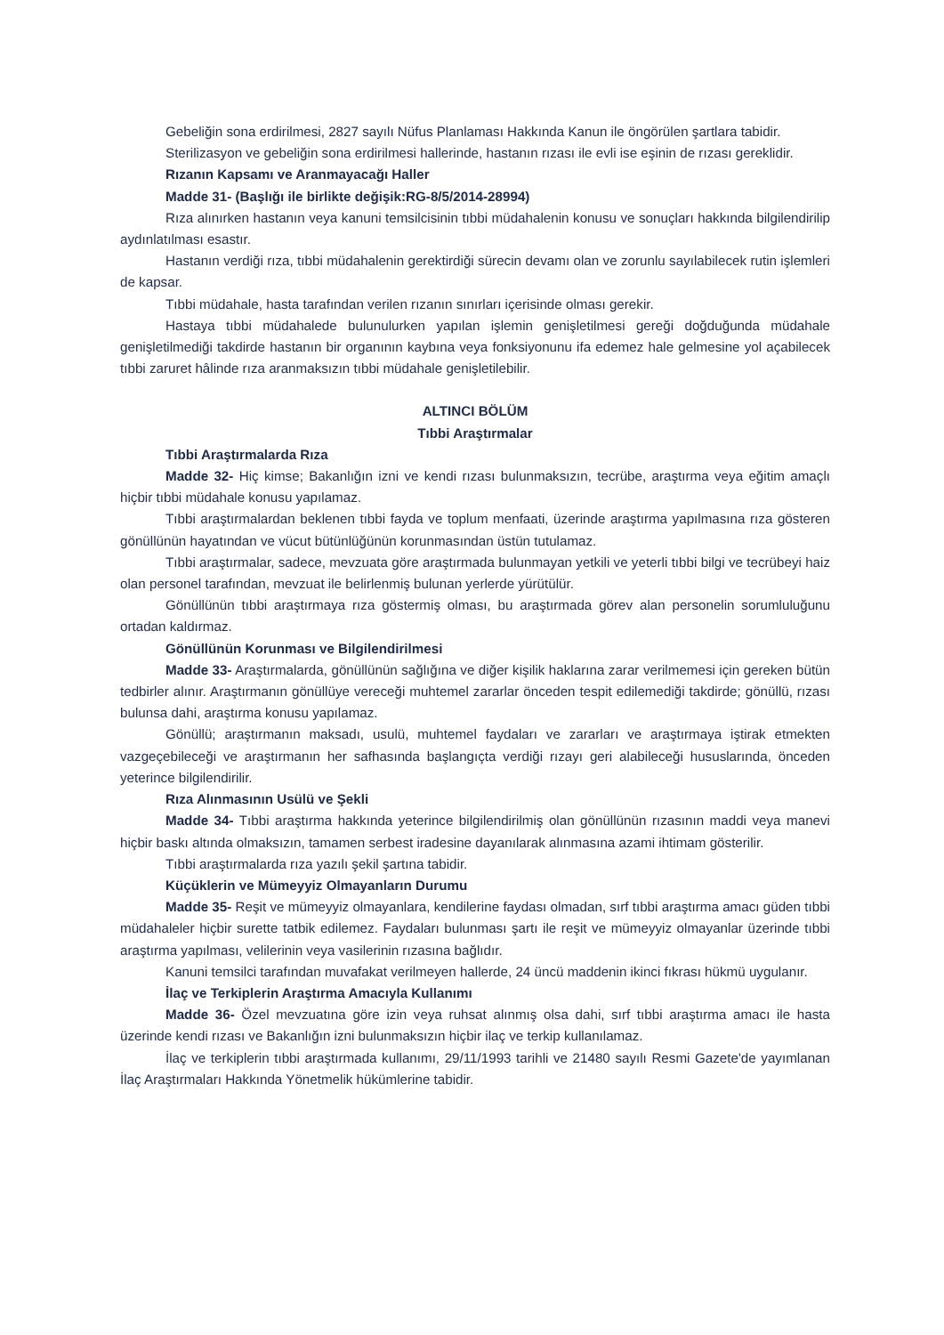Gebeliğin sona erdirilmesi, 2827 sayılı Nüfus Planlaması Hakkında Kanun ile öngörülen şartlara tabidir.
Sterilizasyon ve gebeliğin sona erdirilmesi hallerinde, hastanın rızası ile evli ise eşinin de rızası gereklidir.
Rızanın Kapsamı ve Aranmayacağı Haller
Madde 31- (Başlığı ile birlikte değişik:RG-8/5/2014-28994)
Rıza alınırken hastanın veya kanuni temsilcisinin tıbbi müdahalenin konusu ve sonuçları hakkında bilgilendirilip aydınlatılması esastır.
Hastanın verdiği rıza, tıbbi müdahalenin gerektirdiği sürecin devamı olan ve zorunlu sayılabilecek rutin işlemleri de kapsar.
Tıbbi müdahale, hasta tarafından verilen rızanın sınırları içerisinde olması gerekir.
Hastaya tıbbi müdahalede bulunulurken yapılan işlemin genişletilmesi gereği doğduğunda müdahale genişletilmediği takdirde hastanın bir organının kaybına veya fonksiyonunu ifa edemez hale gelmesine yol açabilecek tıbbi zaruret hâlinde rıza aranmaksızın tıbbi müdahale genişletilebilir.
ALTINCI BÖLÜM
Tıbbi Araştırmalar
Tıbbi Araştırmalarda Rıza
Madde 32- Hiç kimse; Bakanlığın izni ve kendi rızası bulunmaksızın, tecrübe, araştırma veya eğitim amaçlı hiçbir tıbbi müdahale konusu yapılamaz.
Tıbbi araştırmalardan beklenen tıbbi fayda ve toplum menfaati, üzerinde araştırma yapılmasına rıza gösteren gönüllünün hayatından ve vücut bütünlüğünün korunmasından üstün tutulamaz.
Tıbbi araştırmalar, sadece, mevzuata göre araştırmada bulunmayan yetkili ve yeterli tıbbi bilgi ve tecrübeyi haiz olan personel tarafından, mevzuat ile belirlenmiş bulunan yerlerde yürütülür.
Gönüllünün tıbbi araştırmaya rıza göstermiş olması, bu araştırmada görev alan personelin sorumluluğunu ortadan kaldırmaz.
Gönüllünün Korunması ve Bilgilendirilmesi
Madde 33- Araştırmalarda, gönüllünün sağlığına ve diğer kişilik haklarına zarar verilmemesi için gereken bütün tedbirler alınır. Araştırmanın gönüllüye vereceği muhtemel zararlar önceden tespit edilemediği takdirde; gönüllü, rızası bulunsa dahi, araştırma konusu yapılamaz.
Gönüllü; araştırmanın maksadı, usulü, muhtemel faydaları ve zararları ve araştırmaya iştirak etmekten vazgeçebileceği ve araştırmanın her safhasında başlangıçta verdiği rızayı geri alabileceği hususlarında, önceden yeterince bilgilendirilir.
Rıza Alınmasının Usülü ve Şekli
Madde 34- Tıbbi araştırma hakkında yeterince bilgilendirilmiş olan gönüllünün rızasının maddi veya manevi hiçbir baskı altında olmaksızın, tamamen serbest iradesine dayanılarak alınmasına azami ihtimam gösterilir.
Tıbbi araştırmalarda rıza yazılı şekil şartına tabidir.
Küçüklerin ve Mümeyyiz Olmayanların Durumu
Madde 35- Reşit ve mümeyyiz olmayanlara, kendilerine faydası olmadan, sırf tıbbi araştırma amacı güden tıbbi müdahaleler hiçbir surette tatbik edilemez. Faydaları bulunması şartı ile reşit ve mümeyyiz olmayanlar üzerinde tıbbi araştırma yapılması, velilerinin veya vasilerinin rızasına bağlıdır.
Kanuni temsilci tarafından muvafakat verilmeyen hallerde, 24 üncü maddenin ikinci fıkrası hükmü uygulanır.
İlaç ve Terkiplerin Araştırma Amacıyla Kullanımı
Madde 36- Özel mevzuatına göre izin veya ruhsat alınmış olsa dahi, sırf tıbbi araştırma amacı ile hasta üzerinde kendi rızası ve Bakanlığın izni bulunmaksızın hiçbir ilaç ve terkip kullanılamaz.
İlaç ve terkiplerin tıbbi araştırmada kullanımı, 29/11/1993 tarihli ve 21480 sayılı Resmi Gazete'de yayımlanan İlaç Araştırmaları Hakkında Yönetmelik hükümlerine tabidir.